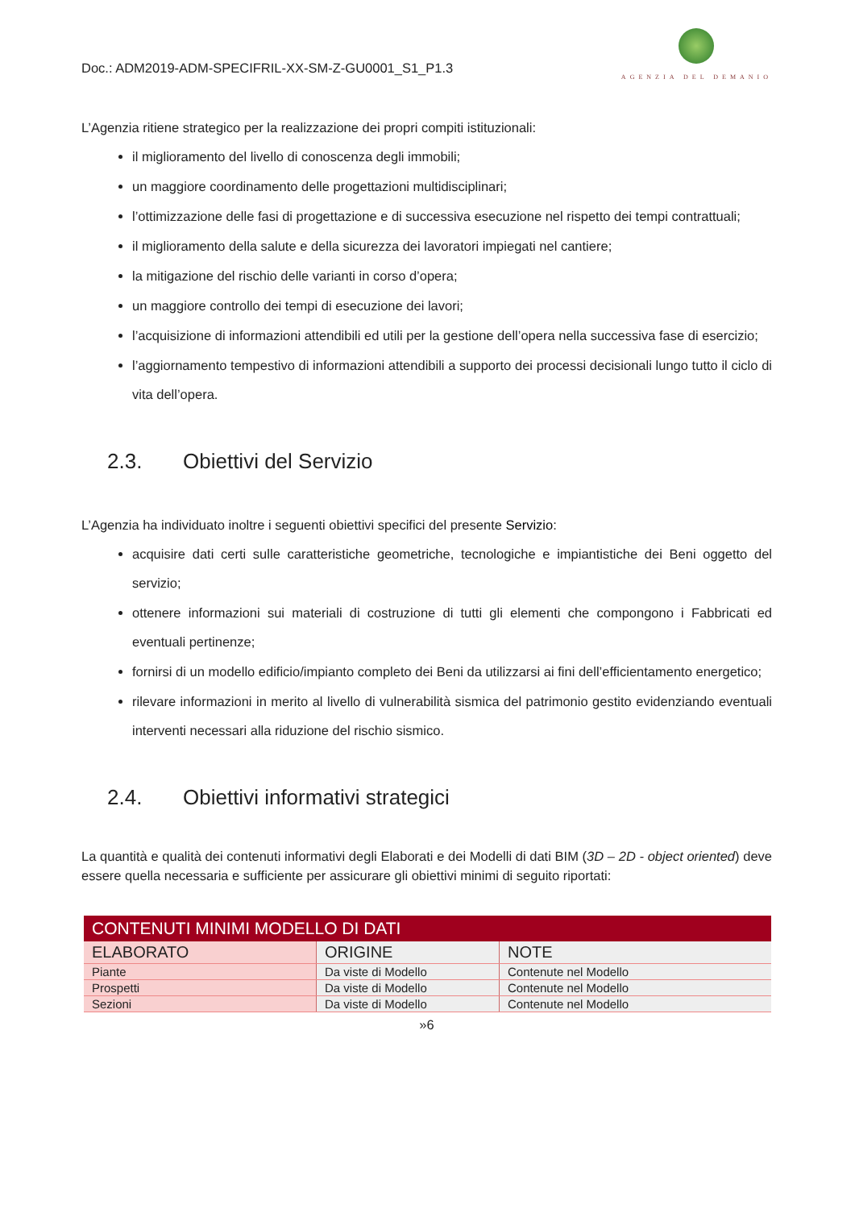Doc.: ADM2019-ADM-SPECIFRIL-XX-SM-Z-GU0001_S1_P1.3
AGENZIA DEL DEMANIO
L’Agenzia ritiene strategico per la realizzazione dei propri compiti istituzionali:
il miglioramento del livello di conoscenza degli immobili;
un maggiore coordinamento delle progettazioni multidisciplinari;
l’ottimizzazione delle fasi di progettazione e di successiva esecuzione nel rispetto dei tempi contrattuali;
il miglioramento della salute e della sicurezza dei lavoratori impiegati nel cantiere;
la mitigazione del rischio delle varianti in corso d’opera;
un maggiore controllo dei tempi di esecuzione dei lavori;
l’acquisizione di informazioni attendibili ed utili per la gestione dell’opera nella successiva fase di esercizio;
l’aggiornamento tempestivo di informazioni attendibili a supporto dei processi decisionali lungo tutto il ciclo di vita dell’opera.
2.3. Obiettivi del Servizio
L’Agenzia ha individuato inoltre i seguenti obiettivi specifici del presente Servizio:
acquisire dati certi sulle caratteristiche geometriche, tecnologiche e impiantistiche dei Beni oggetto del servizio;
ottenere informazioni sui materiali di costruzione di tutti gli elementi che compongono i Fabbricati ed eventuali pertinenze;
fornirsi di un modello edificio/impianto completo dei Beni da utilizzarsi ai fini dell’efficientamento energetico;
rilevare informazioni in merito al livello di vulnerabilità sismica del patrimonio gestito evidenziando eventuali interventi necessari alla riduzione del rischio sismico.
2.4. Obiettivi informativi strategici
La quantità e qualità dei contenuti informativi degli Elaborati e dei Modelli di dati BIM (3D – 2D - object oriented) deve essere quella necessaria e sufficiente per assicurare gli obiettivi minimi di seguito riportati:
| CONTENUTI MINIMI MODELLO DI DATI | | |
| --- | --- | --- |
| ELABORATO | ORIGINE | NOTE |
| Piante | Da viste di Modello | Contenute nel Modello |
| Prospetti | Da viste di Modello | Contenute nel Modello |
| Sezioni | Da viste di Modello | Contenute nel Modello |
»6